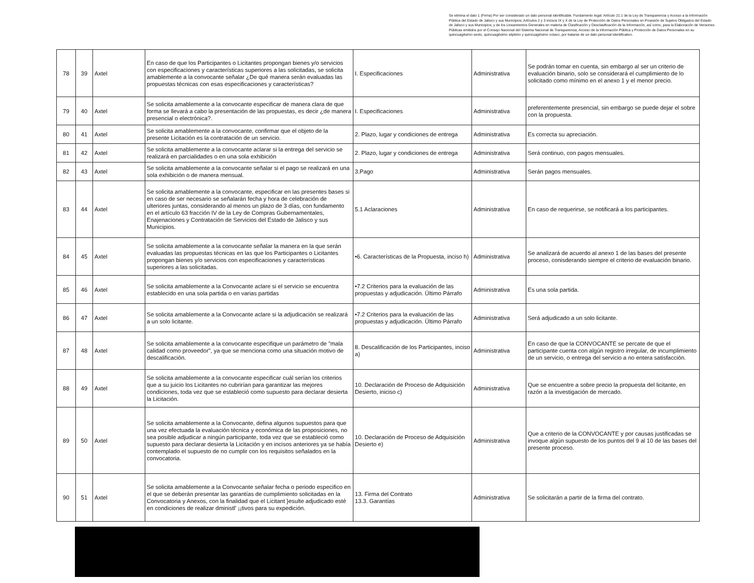Se elimina el dato 1 (Firma) Por ser considerado un dato personal identificable. Fundamento legal: Artículo 21.1 de la Ley de Transparencia y Acceso a la Información Pública del Estado de Jalisco y sus Municipios; Artículos 2 y 3 incisos IX y X de la Ley de Protección de Datos Personales en Posesión de Sujetos Obligados del Estado de Jalisco y sus Municipios; y de los Lineamientos Generales en materia de Clasificación y Desclasificación de la Información, así como, para la Elaboración de Versiones Públicas emitidos por el Consejo Nacional del Sistema Nacional de Transparencia, Acceso de la Información Pública y Protección de Datos Personales en su quincuagésimo sexto, quincuagésimo séptimo y quincuagésimo octavo, por tratarse de un dato personal identificativo.
| 78 | 39 | Axtel | En caso de que los Participantes o Licitantes propongan bienes y/o servicios con especificaciones y características superiores a las solicitadas, se solicita amablemente a la convocante señalar ¿De qué manera serán evaluadas las propuestas técnicas con esas especificaciones y características? | I. Especificaciones | Administrativa | Se podrán tomar en cuenta, sin embargo al ser un criterio de evaluación binario, solo se considerará el cumplimiento de lo solicitado como mínimo en el anexo 1 y el menor precio. |
| 79 | 40 | Axtel | Se solicita amablemente a la convocante especificar de manera clara de que forma se llevará a cabo la presentación de las propuestas, es decir ¿de manera presencial o electrónica?. | I. Especificaciones | Administrativa | preferentemente presencial, sin embargo se puede dejar el sobre con la propuesta. |
| 80 | 41 | Axtel | Se solicita amablemente a la convocante, confirmar que el objeto de la presente Licitación es la contratación de un servicio. | 2. Plazo, lugar y condiciones de entrega | Administrativa | Es correcta su apreciación. |
| 81 | 42 | Axtel | Se solicita amablemente a la convocante aclarar si la entrega del servicio se realizará en parcialidades o en una sola exhibición | 2. Plazo, lugar y condiciones de entrega | Administrativa | Será continuo, con pagos mensuales. |
| 82 | 43 | Axtel | Se solicita amablemente a la convocante señalar si el pago se realizará en una sola exhibición o de manera mensual. | 3.Pago | Administrativa | Serán pagos mensuales. |
| 83 | 44 | Axtel | Se solicita amablemente a la convocante, especificar en las presentes bases si en caso de ser necesario se señalarán fecha y hora de celebración de ulteriores juntas, considerando al menos un plazo de 3 días, con fundamento en el artículo 63 fracción IV de la Ley de Compras Gubernamentales, Enajenaciones y Contratación de Servicios del Estado de Jalisco y sus Municipios. | 5.1 Aclaraciones | Administrativa | En caso de requerirse, se notificará a los participantes. |
| 84 | 45 | Axtel | Se solicita amablemente a la convocante señalar la manera en la que serán evaluadas las propuestas técnicas en las que los Participantes o Licitantes propongan bienes y/o servicios con especificaciones y características superiores a las solicitadas. | •6. Características de la Propuesta, inciso h) | Administrativa | Se analizará de acuerdo al anexo 1 de las bases del presente proceso, conisderando siempre el criterio de evaluación binario. |
| 85 | 46 | Axtel | Se solicita amablemente a la Convocante aclare si el servicio se encuentra establecido en una sola partida o en varias partidas | •7.2 Criterios para la evaluación de las propuestas y adjudicación. Último Párrafo | Administrativa | Es una sola partida. |
| 86 | 47 | Axtel | Se solicita amablemente a la Convocante aclare si la adjudicación se realizará a un solo licitante. | •7.2 Criterios para la evaluación de las propuestas y adjudicación. Último Párrafo | Administrativa | Será adjudicado a un solo licitante. |
| 87 | 48 | Axtel | Se solicita amablemente a la convocante especifique un parámetro de "mala calidad como proveedor", ya que se menciona como una situación motivo de descalificación. | 8. Descalificación de los Participantes, inciso a) | Administrativa | En caso de que la CONVOCANTE se percate de que el participante cuenta con algún registro irregular, de incumplimiento de un servicio, o entrega del servicio a no entera satisfacción. |
| 88 | 49 | Axtel | Se solicita amablemente a la convocante especificar cuál serían los criterios que a su juicio los Licitantes no cubrirían para garantizar las mejores condiciones, toda vez que se estableció como supuesto para declarar desierta la Licitación. | 10. Declaración de Proceso de Adquisición Desierto, iniciso c) | Administrativa | Que se encuentre a sobre precio la propuesta del licitante, en razón a la investigación de mercado. |
| 89 | 50 | Axtel | Se solicita amablemente a la Convocante, defina algunos supuestos para que una vez efectuada la evaluación técnica y económica de las proposiciones, no sea posible adjudicar a ningún participante, toda vez que se estableció como supuesto para declarar desierta la Licitación y en incisos anteriores ya se había contemplado el supuesto de no cumplir con los requisitos señalados en la convocatoria. | 10. Declaración de Proceso de Adquisición Desierto e) | Administrativa | Que a criterio de la CONVOCANTE y por causas justificadas se invoque algún supuesto de los puntos del 9 al 10 de las bases del presente proceso. |
| 90 | 51 | Axtel | Se solicita amablemente a la Convocante señalar fecha o periodo especifico en el que se deberán presentar las garantías de cumplimiento solicitadas en la Convocatoria y Anexos, con la finalidad que el Licitant }esulte adjudicado esté en condiciones de realizar dministl' ¡¡tivos para su expedición. | 13. Firma del Contrato 13.3. Garantías | Administrativa | Se solicitarán a partir de la firma del contrato. |